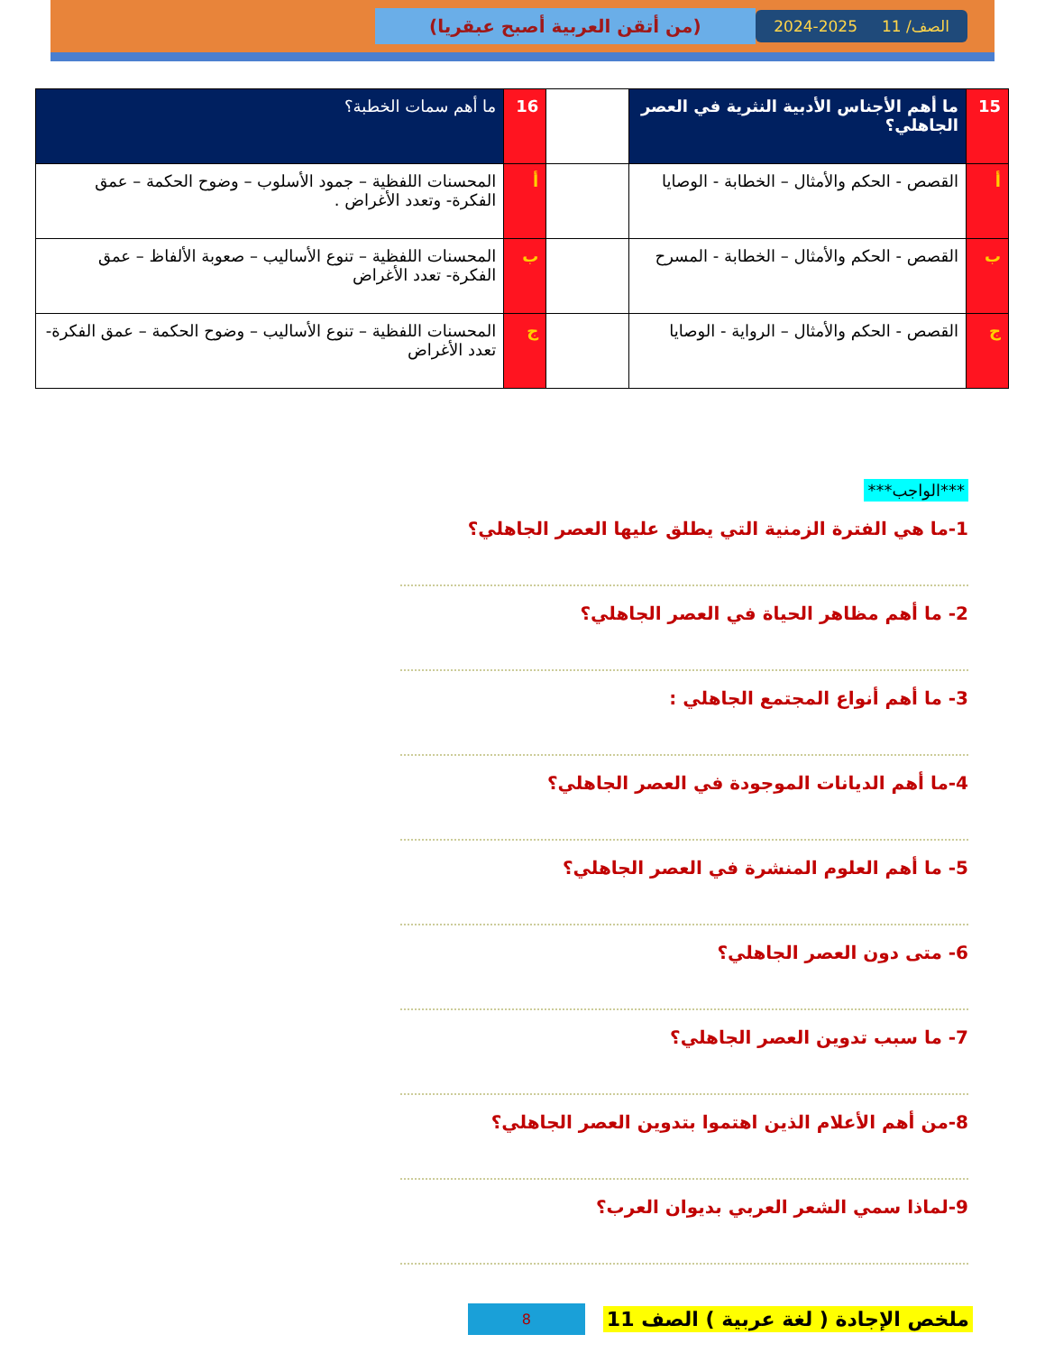الصف/ 11 2025-2024
(من أتقن العربية أصبح عبقريا)
| 15 | ما أهم الأجناس الأدبية النثرية في العصر الجاهلي؟ | | 16 | ما أهم سمات الخطبة؟ |
| أ | القصص - الحكم والأمثال – الخطابة - الوصايا | | أ | المحسنات اللفظية – جمود الأسلوب – وضوح الحكمة – عمق الفكرة- وتعدد الأغراض . |
| ب | القصص - الحكم والأمثال – الخطابة - المسرح | | ب | المحسنات اللفظية – تنوع الأساليب – صعوبة الألفاظ – عمق الفكرة- تعدد الأغراض |
| ج | القصص - الحكم والأمثال – الرواية - الوصايا | | ج | المحسنات اللفظية – تنوع الأساليب – وضوح الحكمة – عمق الفكرة- تعدد الأغراض |
***الواجب***
1-ما هي الفترة الزمنية التي يطلق عليها العصر الجاهلي؟
2- ما أهم مظاهر الحياة في العصر الجاهلي؟
3- ما أهم أنواع المجتمع الجاهلي :
4-ما أهم الديانات الموجودة في العصر الجاهلي؟
5- ما أهم العلوم المنشرة في العصر الجاهلي؟
6- متى دون العصر الجاهلي؟
7- ما سبب تدوين العصر الجاهلي؟
8-من أهم الأعلام الذين اهتموا بتدوين العصر الجاهلي؟
9-لماذا سمي الشعر العربي بديوان العرب؟
ملخص الإجادة ( لغة عربية ) الصف 11 8